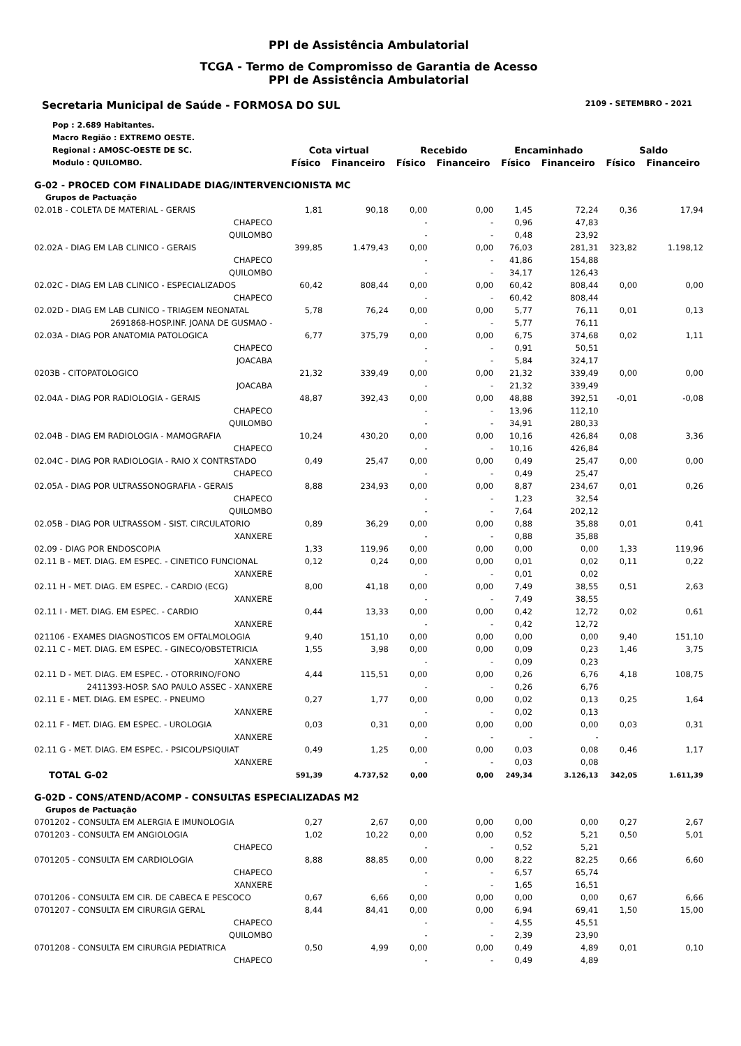PPI de Assistência Ambulatorial
TCGA - Termo de Compromisso de Garantia de Acesso
PPI de Assistência Ambulatorial
Secretaria Municipal de Saúde - FORMOSA DO SUL 2109 - SETEMBRO - 2021
| Pop : 2.689 Habitantes. | | | | | | | | |
| Macro Região : EXTREMO OESTE. | | | | | | | | |
| Regional : AMOSC-OESTE DE SC. | Cota virtual | | Recebido | | Encaminhado | | Saldo | |
| Modulo : QUILOMBO. | Físico | Financeiro | Físico | Financeiro | Físico | Financeiro | Físico | Financeiro |
| G-02 - PROCED COM FINALIDADE DIAG/INTERVENCIONISTA MC | | | | | | | | |
| Grupos de Pactuação | | | | | | | | |
| 02.01B - COLETA DE MATERIAL - GERAIS | 1,81 | 90,18 | 0,00 | 0,00 | 1,45 | 72,24 | 0,36 | 17,94 |
| CHAPECO | | | - | - | 0,96 | 47,83 | | |
| QUILOMBO | | | - | - | 0,48 | 23,92 | | |
| 02.02A - DIAG EM LAB CLINICO - GERAIS | 399,85 | 1.479,43 | 0,00 | 0,00 | 76,03 | 281,31 | 323,82 | 1.198,12 |
| CHAPECO | | | - | - | 41,86 | 154,88 | | |
| QUILOMBO | | | - | - | 34,17 | 126,43 | | |
| 02.02C - DIAG EM LAB CLINICO - ESPECIALIZADOS | 60,42 | 808,44 | 0,00 | 0,00 | 60,42 | 808,44 | 0,00 | 0,00 |
| CHAPECO | | | - | - | 60,42 | 808,44 | | |
| 02.02D - DIAG EM LAB CLINICO - TRIAGEM NEONATAL | 5,78 | 76,24 | 0,00 | 0,00 | 5,77 | 76,11 | 0,01 | 0,13 |
| 2691868-HOSP.INF. JOANA DE GUSMAO - | | | - | - | 5,77 | 76,11 | | |
| 02.03A - DIAG POR ANATOMIA PATOLOGICA | 6,77 | 375,79 | 0,00 | 0,00 | 6,75 | 374,68 | 0,02 | 1,11 |
| CHAPECO | | | - | - | 0,91 | 50,51 | | |
| JOACABA | | | - | - | 5,84 | 324,17 | | |
| 0203B - CITOPATOLOGICO | 21,32 | 339,49 | 0,00 | 0,00 | 21,32 | 339,49 | 0,00 | 0,00 |
| JOACABA | | | - | - | 21,32 | 339,49 | | |
| 02.04A - DIAG POR RADIOLOGIA - GERAIS | 48,87 | 392,43 | 0,00 | 0,00 | 48,88 | 392,51 | -0,01 | -0,08 |
| CHAPECO | | | - | - | 13,96 | 112,10 | | |
| QUILOMBO | | | - | - | 34,91 | 280,33 | | |
| 02.04B - DIAG EM RADIOLOGIA - MAMOGRAFIA | 10,24 | 430,20 | 0,00 | 0,00 | 10,16 | 426,84 | 0,08 | 3,36 |
| CHAPECO | | | - | - | 10,16 | 426,84 | | |
| 02.04C - DIAG POR RADIOLOGIA - RAIO X CONTRSTADO | 0,49 | 25,47 | 0,00 | 0,00 | 0,49 | 25,47 | 0,00 | 0,00 |
| CHAPECO | | | - | - | 0,49 | 25,47 | | |
| 02.05A - DIAG POR ULTRASSONOGRAFIA - GERAIS | 8,88 | 234,93 | 0,00 | 0,00 | 8,87 | 234,67 | 0,01 | 0,26 |
| CHAPECO | | | - | - | 1,23 | 32,54 | | |
| QUILOMBO | | | - | - | 7,64 | 202,12 | | |
| 02.05B - DIAG POR ULTRASSOM - SIST. CIRCULATORIO | 0,89 | 36,29 | 0,00 | 0,00 | 0,88 | 35,88 | 0,01 | 0,41 |
| XANXERE | | | - | - | 0,88 | 35,88 | | |
| 02.09 - DIAG POR ENDOSCOPIA | 1,33 | 119,96 | 0,00 | 0,00 | 0,00 | 0,00 | 1,33 | 119,96 |
| 02.11 B - MET. DIAG. EM ESPEC. - CINETICO FUNCIONAL | 0,12 | 0,24 | 0,00 | 0,00 | 0,01 | 0,02 | 0,11 | 0,22 |
| XANXERE | | | - | - | 0,01 | 0,02 | | |
| 02.11 H - MET. DIAG. EM ESPEC. - CARDIO (ECG) | 8,00 | 41,18 | 0,00 | 0,00 | 7,49 | 38,55 | 0,51 | 2,63 |
| XANXERE | | | - | - | 7,49 | 38,55 | | |
| 02.11 I - MET. DIAG. EM ESPEC. - CARDIO | 0,44 | 13,33 | 0,00 | 0,00 | 0,42 | 12,72 | 0,02 | 0,61 |
| XANXERE | | | - | - | 0,42 | 12,72 | | |
| 021106 - EXAMES DIAGNOSTICOS EM OFTALMOLOGIA | 9,40 | 151,10 | 0,00 | 0,00 | 0,00 | 0,00 | 9,40 | 151,10 |
| 02.11 C - MET. DIAG. EM ESPEC. - GINECO/OBSTETRICIA | 1,55 | 3,98 | 0,00 | 0,00 | 0,09 | 0,23 | 1,46 | 3,75 |
| XANXERE | | | - | - | 0,09 | 0,23 | | |
| 02.11 D - MET. DIAG. EM ESPEC. - OTORRINO/FONO | 4,44 | 115,51 | 0,00 | 0,00 | 0,26 | 6,76 | 4,18 | 108,75 |
| 2411393-HOSP. SAO PAULO ASSEC - XANXERE | | | - | - | 0,26 | 6,76 | | |
| 02.11 E - MET. DIAG. EM ESPEC. - PNEUMO | 0,27 | 1,77 | 0,00 | 0,00 | 0,02 | 0,13 | 0,25 | 1,64 |
| XANXERE | | | - | - | 0,02 | 0,13 | | |
| 02.11 F - MET. DIAG. EM ESPEC. - UROLOGIA | 0,03 | 0,31 | 0,00 | 0,00 | 0,00 | 0,00 | 0,03 | 0,31 |
| XANXERE | | | - | - | - | - | | |
| 02.11 G - MET. DIAG. EM ESPEC. - PSICOL/PSIQUIAT | 0,49 | 1,25 | 0,00 | 0,00 | 0,03 | 0,08 | 0,46 | 1,17 |
| XANXERE | | | - | - | 0,03 | 0,08 | | |
| TOTAL G-02 | 591,39 | 4.737,52 | 0,00 | 0,00 | 249,34 | 3.126,13 | 342,05 | 1.611,39 |
| G-02D - CONS/ATEND/ACOMP - CONSULTAS ESPECIALIZADAS M2 | | | | | | | | |
| Grupos de Pactuação | | | | | | | | |
| 0701202 - CONSULTA EM ALERGIA E IMUNOLOGIA | 0,27 | 2,67 | 0,00 | 0,00 | 0,00 | 0,00 | 0,27 | 2,67 |
| 0701203 - CONSULTA EM ANGIOLOGIA | 1,02 | 10,22 | 0,00 | 0,00 | 0,52 | 5,21 | 0,50 | 5,01 |
| CHAPECO | | | - | - | 0,52 | 5,21 | | |
| 0701205 - CONSULTA EM CARDIOLOGIA | 8,88 | 88,85 | 0,00 | 0,00 | 8,22 | 82,25 | 0,66 | 6,60 |
| CHAPECO | | | - | - | 6,57 | 65,74 | | |
| XANXERE | | | - | - | 1,65 | 16,51 | | |
| 0701206 - CONSULTA EM CIR. DE CABECA E PESCOCO | 0,67 | 6,66 | 0,00 | 0,00 | 0,00 | 0,00 | 0,67 | 6,66 |
| 0701207 - CONSULTA EM CIRURGIA GERAL | 8,44 | 84,41 | 0,00 | 0,00 | 6,94 | 69,41 | 1,50 | 15,00 |
| CHAPECO | | | - | - | 4,55 | 45,51 | | |
| QUILOMBO | | | - | - | 2,39 | 23,90 | | |
| 0701208 - CONSULTA EM CIRURGIA PEDIATRICA | 0,50 | 4,99 | 0,00 | 0,00 | 0,49 | 4,89 | 0,01 | 0,10 |
| CHAPECO | | | - | - | 0,49 | 4,89 | | |